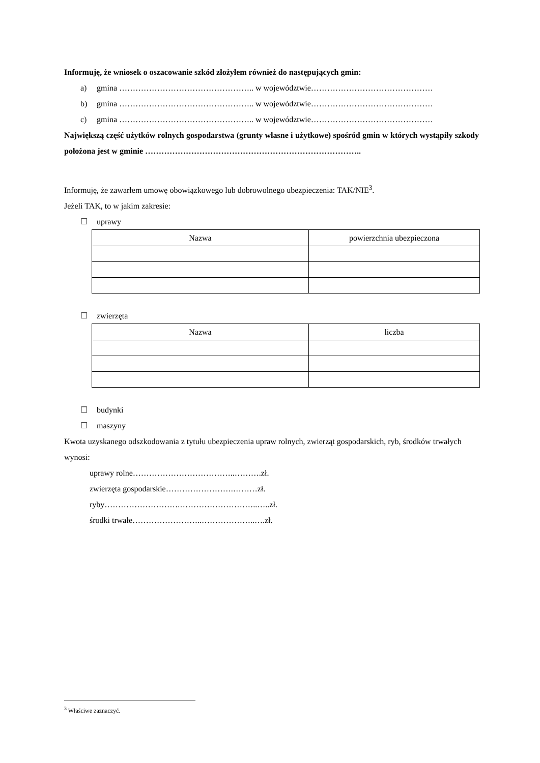Informuję, że wniosek o oszacowanie szkód złożyłem również do następujących gmin:
a) gmina ………………………………………….. w województwie………………………………………
b) gmina ………………………………………….. w województwie………………………………………
c) gmina ………………………………………….. w województwie………………………………………
Największą część użytków rolnych gospodarstwa (grunty własne i użytkowe) spośród gmin w których wystąpiły szkody położona jest w gminie ……………………………………………………………………..
Informuję, że zawarłem umowę obowiązkowego lub dobrowolnego ubezpieczenia: TAK/NIE<sup>3</sup>.
Jeżeli TAK, to w jakim zakresie:
☐ uprawy
| Nazwa | powierzchnia ubezpieczona |
| --- | --- |
☐ zwierzęta
| Nazwa | liczba |
| --- | --- |
☐ budynki
☐ maszyny
Kwota uzyskanego odszkodowania z tytułu ubezpieczenia upraw rolnych, zwierząt gospodarskich, ryb, środków trwałych wynosi:
uprawy rolne………………………………..……….zł.
zwierzęta gospodarskie…………………….………zł.
ryby……………………….………………………..…..zł.
środki trwałe……………………..………………..….zł.
<sup>3</sup> Właściwe zaznaczyć.